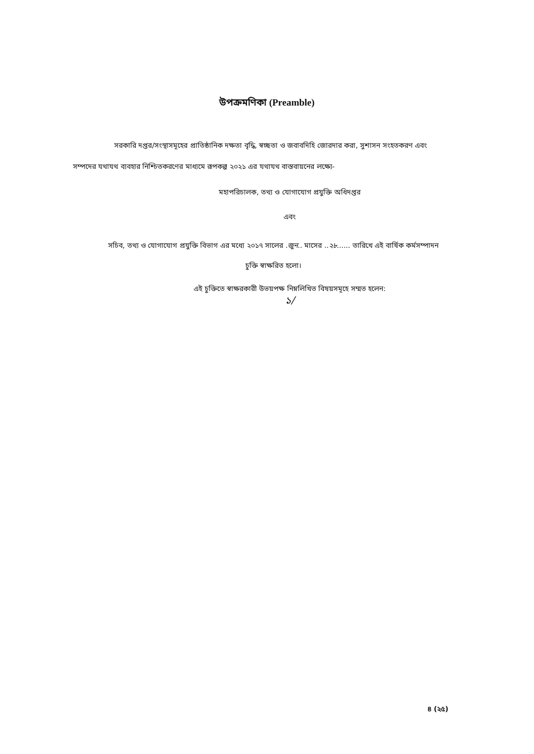উপক্রমণিকা (Preamble)
সরকারি দপ্তর/সংস্থাসমূহের প্রাতিষ্ঠানিক দক্ষতা বৃদ্ধি, স্বচ্ছতা ও জবাবদিহি জোরদার করা, সুশাসন সংহতকরণ এবং সম্পদের যথাযথ ব্যবহার নিশ্চিতকরণের মাধ্যমে রূপকল্প ২০২১ এর যথাযথ বাস্তবায়নের লক্ষ্যে-
মহাপরিচালক, তথ্য ও যোগাযোগ প্রযুক্তি অধিদপ্তর
এবং
সচিব, তথ্য ও যোগাযোগ প্রযুক্তি বিভাগ এর মধ্যে ২০১৭ সালের .জুন.. মাসের ..২৮...... তারিখে এই বার্ষিক কর্মসম্পাদন চুক্তি স্বাক্ষরিত হলো।
এই চুক্তিতে স্বাক্ষরকারী উভয়পক্ষ নিম্নলিখিত বিষয়সমূহে সম্মত হলেন:
১/
৪ (২৫)